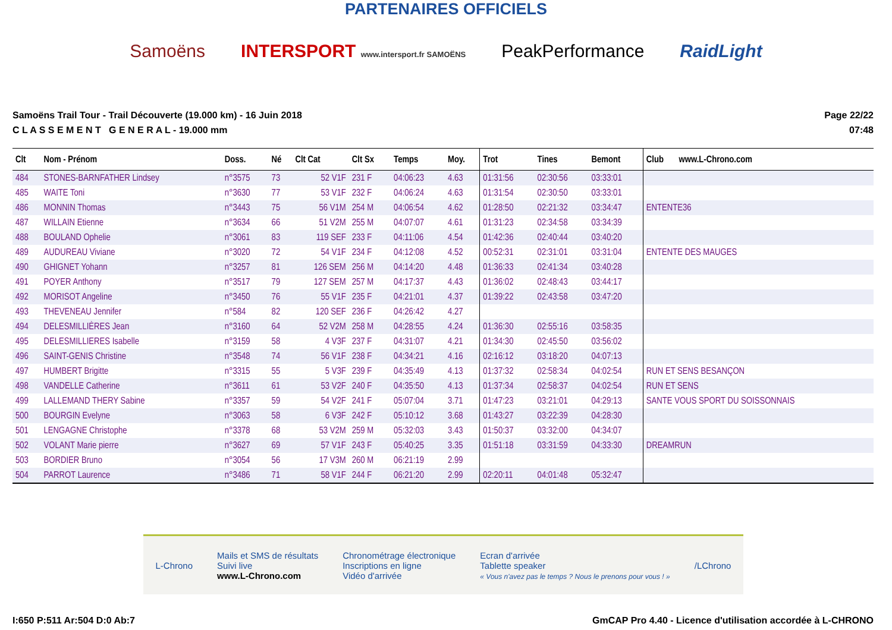PARTENAIRES OFFICIELS
Samoëns INTERSPORT www.intersport.fr SAMOËNS PeakPerformance RaidLight
Samoëns Trail Tour - Trail Découverte (19.000 km) - 16 Juin 2018
C L A S S E M E N T G E N E R A L - 19.000 mm
Page 22/22
07:48
| Clt | Nom - Prénom | Doss. | Né | Clt Cat | Clt Sx | Temps | Moy. | Trot | Tines | Bemont | Club www.L-Chrono.com |
| --- | --- | --- | --- | --- | --- | --- | --- | --- | --- | --- | --- |
| 484 | STONES-BARNFATHER Lindsey | n°3575 | 73 | 52 V1F | 231 F | 04:06:23 | 4.63 | 01:31:56 | 02:30:56 | 03:33:01 | |
| 485 | WAITE Toni | n°3630 | 77 | 53 V1F | 232 F | 04:06:24 | 4.63 | 01:31:54 | 02:30:50 | 03:33:01 | |
| 486 | MONNIN Thomas | n°3443 | 75 | 56 V1M | 254 M | 04:06:54 | 4.62 | 01:28:50 | 02:21:32 | 03:34:47 | ENTENTE36 |
| 487 | WILLAIN Etienne | n°3634 | 66 | 51 V2M | 255 M | 04:07:07 | 4.61 | 01:31:23 | 02:34:58 | 03:34:39 | |
| 488 | BOULAND Ophelie | n°3061 | 83 | 119 SEF | 233 F | 04:11:06 | 4.54 | 01:42:36 | 02:40:44 | 03:40:20 | |
| 489 | AUDUREAU Viviane | n°3020 | 72 | 54 V1F | 234 F | 04:12:08 | 4.52 | 00:52:31 | 02:31:01 | 03:31:04 | ENTENTE DES MAUGES |
| 490 | GHIGNET Yohann | n°3257 | 81 | 126 SEM | 256 M | 04:14:20 | 4.48 | 01:36:33 | 02:41:34 | 03:40:28 | |
| 491 | POYER Anthony | n°3517 | 79 | 127 SEM | 257 M | 04:17:37 | 4.43 | 01:36:02 | 02:48:43 | 03:44:17 | |
| 492 | MORISOT Angeline | n°3450 | 76 | 55 V1F | 235 F | 04:21:01 | 4.37 | 01:39:22 | 02:43:58 | 03:47:20 | |
| 493 | THEVENEAU Jennifer | n°584 | 82 | 120 SEF | 236 F | 04:26:42 | 4.27 | | | | |
| 494 | DELESMILLIÈRES Jean | n°3160 | 64 | 52 V2M | 258 M | 04:28:55 | 4.24 | 01:36:30 | 02:55:16 | 03:58:35 | |
| 495 | DELESMILLIERES Isabelle | n°3159 | 58 | 4 V3F | 237 F | 04:31:07 | 4.21 | 01:34:30 | 02:45:50 | 03:56:02 | |
| 496 | SAINT-GENIS Christine | n°3548 | 74 | 56 V1F | 238 F | 04:34:21 | 4.16 | 02:16:12 | 03:18:20 | 04:07:13 | |
| 497 | HUMBERT Brigitte | n°3315 | 55 | 5 V3F | 239 F | 04:35:49 | 4.13 | 01:37:32 | 02:58:34 | 04:02:54 | RUN ET SENS BESANÇON |
| 498 | VANDELLE Catherine | n°3611 | 61 | 53 V2F | 240 F | 04:35:50 | 4.13 | 01:37:34 | 02:58:37 | 04:02:54 | RUN ET SENS |
| 499 | LALLEMAND THERY Sabine | n°3357 | 59 | 54 V2F | 241 F | 05:07:04 | 3.71 | 01:47:23 | 03:21:01 | 04:29:13 | SANTE VOUS SPORT DU SOISSONNAIS |
| 500 | BOURGIN Evelyne | n°3063 | 58 | 6 V3F | 242 F | 05:10:12 | 3.68 | 01:43:27 | 03:22:39 | 04:28:30 | |
| 501 | LENGAGNE Christophe | n°3378 | 68 | 53 V2M | 259 M | 05:32:03 | 3.43 | 01:50:37 | 03:32:00 | 04:34:07 | |
| 502 | VOLANT Marie pierre | n°3627 | 69 | 57 V1F | 243 F | 05:40:25 | 3.35 | 01:51:18 | 03:31:59 | 04:33:30 | DREAMRUN |
| 503 | BORDIER Bruno | n°3054 | 56 | 17 V3M | 260 M | 06:21:19 | 2.99 | | | | |
| 504 | PARROT Laurence | n°3486 | 71 | 58 V1F | 244 F | 06:21:20 | 2.99 | 02:20:11 | 04:01:48 | 05:32:47 | |
L-Chrono Mails et SMS de résultats
Suivi live
www.L-Chrono.com Chronométrage électronique
Inscriptions en ligne
Vidéo d'arrivée Ecran d'arrivée
Tablette speaker
« Vous n'avez pas le temps ? Nous le prenons pour vous ! » /LChrono
I:650 P:511 Ar:504 D:0 Ab:7 GmCAP Pro 4.40 - Licence d'utilisation accordée à L-CHRONO